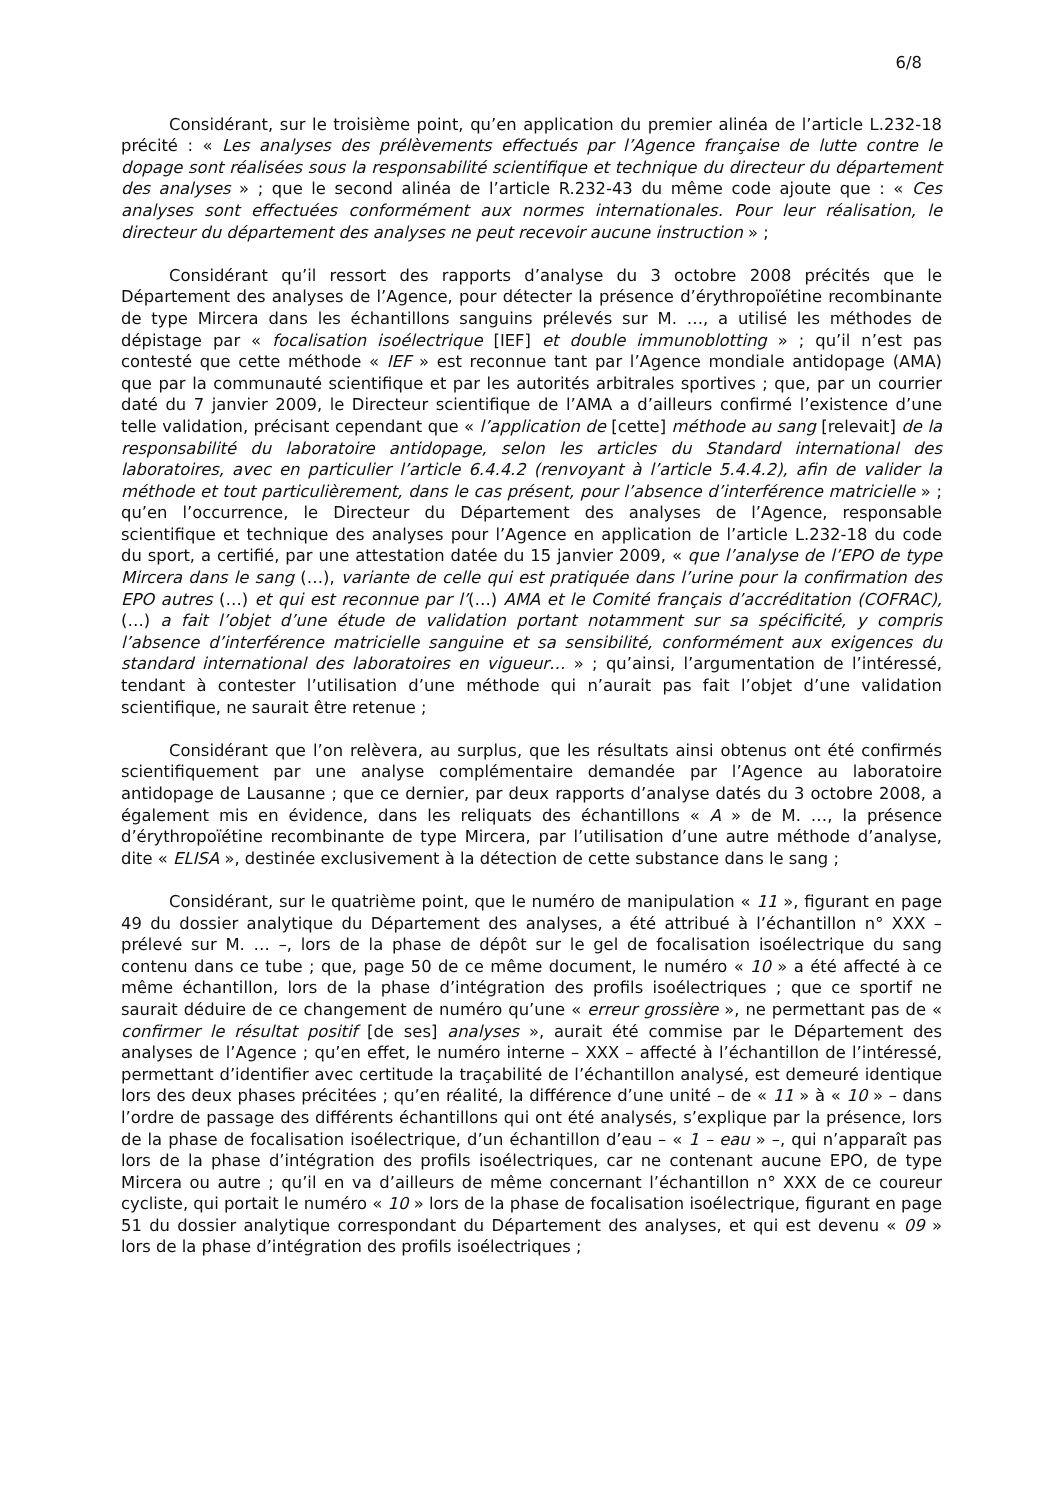6/8
Considérant, sur le troisième point, qu’en application du premier alinéa de l’article L.232-18 précité : « Les analyses des prélèvements effectués par l’Agence française de lutte contre le dopage sont réalisées sous la responsabilité scientifique et technique du directeur du département des analyses » ; que le second alinéa de l’article R.232-43 du même code ajoute que : « Ces analyses sont effectuées conformément aux normes internationales. Pour leur réalisation, le directeur du département des analyses ne peut recevoir aucune instruction » ;
Considérant qu’il ressort des rapports d’analyse du 3 octobre 2008 précités que le Département des analyses de l’Agence, pour détecter la présence d’érythropoïétine recombinante de type Mircera dans les échantillons sanguins prélevés sur M. …, a utilisé les méthodes de dépistage par « focalisation isoélectrique [IEF] et double immunoblotting » ; qu’il n’est pas contesté que cette méthode « IEF » est reconnue tant par l’Agence mondiale antidopage (AMA) que par la communauté scientifique et par les autorités arbitrales sportives ; que, par un courrier daté du 7 janvier 2009, le Directeur scientifique de l’AMA a d’ailleurs confirmé l’existence d’une telle validation, précisant cependant que « l’application de [cette] méthode au sang [relevait] de la responsabilité du laboratoire antidopage, selon les articles du Standard international des laboratoires, avec en particulier l’article 6.4.4.2 (renvoyant à l’article 5.4.4.2), afin de valider la méthode et tout particulièrement, dans le cas présent, pour l’absence d’interférence matricielle » ; qu’en l’occurrence, le Directeur du Département des analyses de l’Agence, responsable scientifique et technique des analyses pour l’Agence en application de l’article L.232-18 du code du sport, a certifié, par une attestation datée du 15 janvier 2009, « que l’analyse de l’EPO de type Mircera dans le sang (…), variante de celle qui est pratiquée dans l’urine pour la confirmation des EPO autres (…) et qui est reconnue par l’(…) AMA et le Comité français d’accréditation (COFRAC), (…) a fait l’objet d’une étude de validation portant notamment sur sa spécificité, y compris l’absence d’interférence matricielle sanguine et sa sensibilité, conformément aux exigences du standard international des laboratoires en vigueur… » ; qu’ainsi, l’argumentation de l’intéressé, tendant à contester l’utilisation d’une méthode qui n’aurait pas fait l’objet d’une validation scientifique, ne saurait être retenue ;
Considérant que l’on relèvera, au surplus, que les résultats ainsi obtenus ont été confirmés scientifiquement par une analyse complémentaire demandée par l’Agence au laboratoire antidopage de Lausanne ; que ce dernier, par deux rapports d’analyse datés du 3 octobre 2008, a également mis en évidence, dans les reliquats des échantillons « A » de M. …, la présence d’érythropoïétine recombinante de type Mircera, par l’utilisation d’une autre méthode d’analyse, dite « ELISA », destinée exclusivement à la détection de cette substance dans le sang ;
Considérant, sur le quatrième point, que le numéro de manipulation « 11 », figurant en page 49 du dossier analytique du Département des analyses, a été attribué à l’échantillon n° XXX – prélevé sur M. … –, lors de la phase de dépôt sur le gel de focalisation isoélectrique du sang contenu dans ce tube ; que, page 50 de ce même document, le numéro « 10 » a été affecté à ce même échantillon, lors de la phase d’intégration des profils isoélectriques ; que ce sportif ne saurait déduire de ce changement de numéro qu’une « erreur grossière », ne permettant pas de « confirmer le résultat positif [de ses] analyses », aurait été commise par le Département des analyses de l’Agence ; qu’en effet, le numéro interne – XXX – affecté à l’échantillon de l’intéressé, permettant d’identifier avec certitude la traçabilité de l’échantillon analysé, est demeuré identique lors des deux phases précitées ; qu’en réalité, la différence d’une unité – de « 11 » à « 10 » – dans l’ordre de passage des différents échantillons qui ont été analysés, s’explique par la présence, lors de la phase de focalisation isoélectrique, d’un échantillon d’eau – « 1 – eau » –, qui n’apparaît pas lors de la phase d’intégration des profils isoélectriques, car ne contenant aucune EPO, de type Mircera ou autre ; qu’il en va d’ailleurs de même concernant l’échantillon n° XXX de ce coureur cycliste, qui portait le numéro « 10 » lors de la phase de focalisation isoélectrique, figurant en page 51 du dossier analytique correspondant du Département des analyses, et qui est devenu « 09 » lors de la phase d’intégration des profils isoélectriques ;